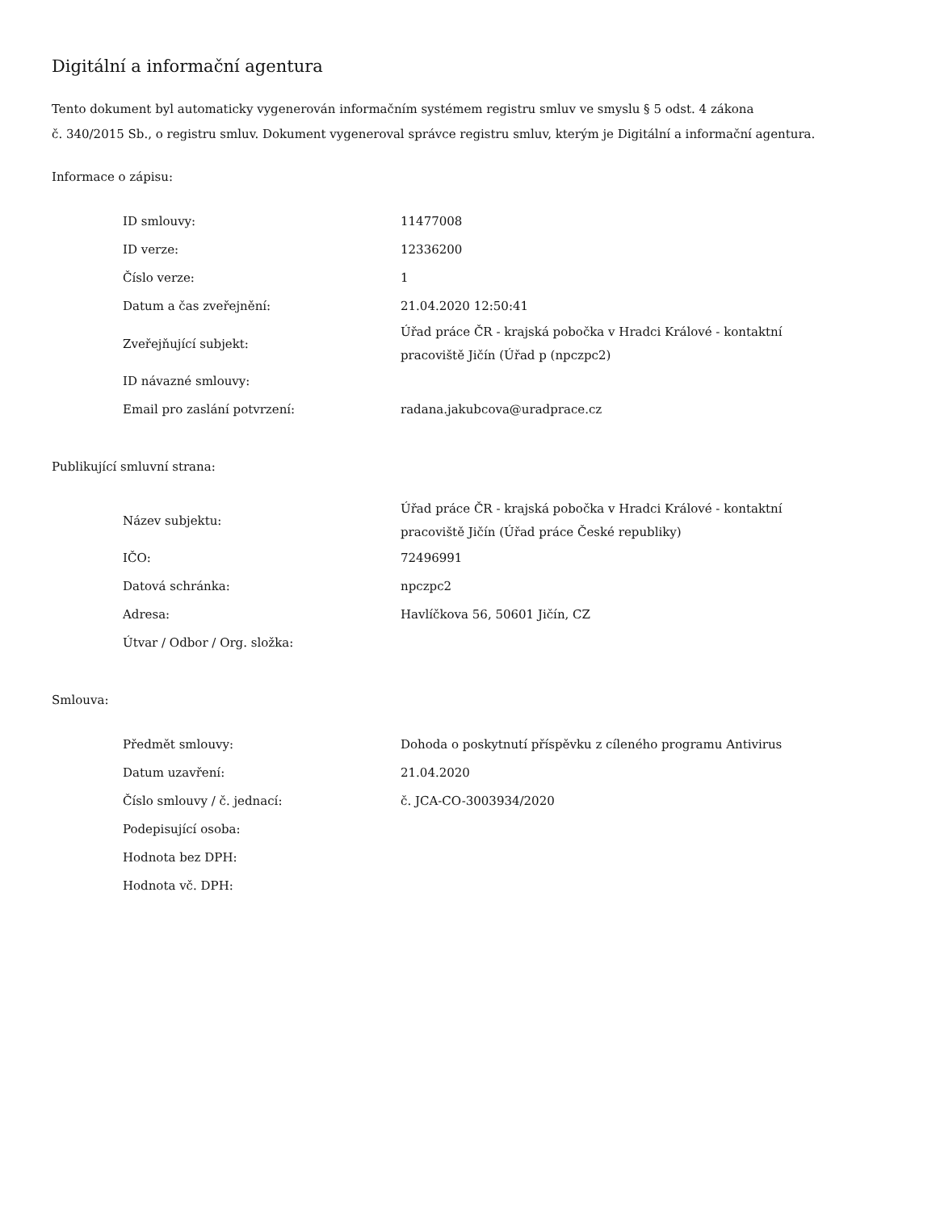Digitální a informační agentura
Tento dokument byl automaticky vygenerován informačním systémem registru smluv ve smyslu § 5 odst. 4 zákona
č. 340/2015 Sb., o registru smluv. Dokument vygeneroval správce registru smluv, kterým je Digitální a informační agentura.
Informace o zápisu:
| ID smlouvy: | 11477008 |
| ID verze: | 12336200 |
| Číslo verze: | 1 |
| Datum a čas zveřejnění: | 21.04.2020 12:50:41 |
| Zveřejňující subjekt: | Úřad práce ČR - krajská pobočka v Hradci Králové - kontaktní pracoviště Jičín (Úřad p (npczpc2) |
| ID návazné smlouvy: | |
| Email pro zaslání potvrzení: | radana.jakubcova@uradprace.cz |
Publikující smluvní strana:
| Název subjektu: | Úřad práce ČR - krajská pobočka v Hradci Králové - kontaktní pracoviště Jičín (Úřad práce České republiky) |
| IČO: | 72496991 |
| Datová schránka: | npczpc2 |
| Adresa: | Havlíčkova 56, 50601 Jičín, CZ |
| Útvar / Odbor / Org. složka: | |
Smlouva:
| Předmět smlouvy: | Dohoda o poskytnutí příspěvku z cíleného programu Antivirus |
| Datum uzavření: | 21.04.2020 |
| Číslo smlouvy / č. jednací: | č. JCA-CO-3003934/2020 |
| Podepisující osoba: | |
| Hodnota bez DPH: | |
| Hodnota vč. DPH: | |